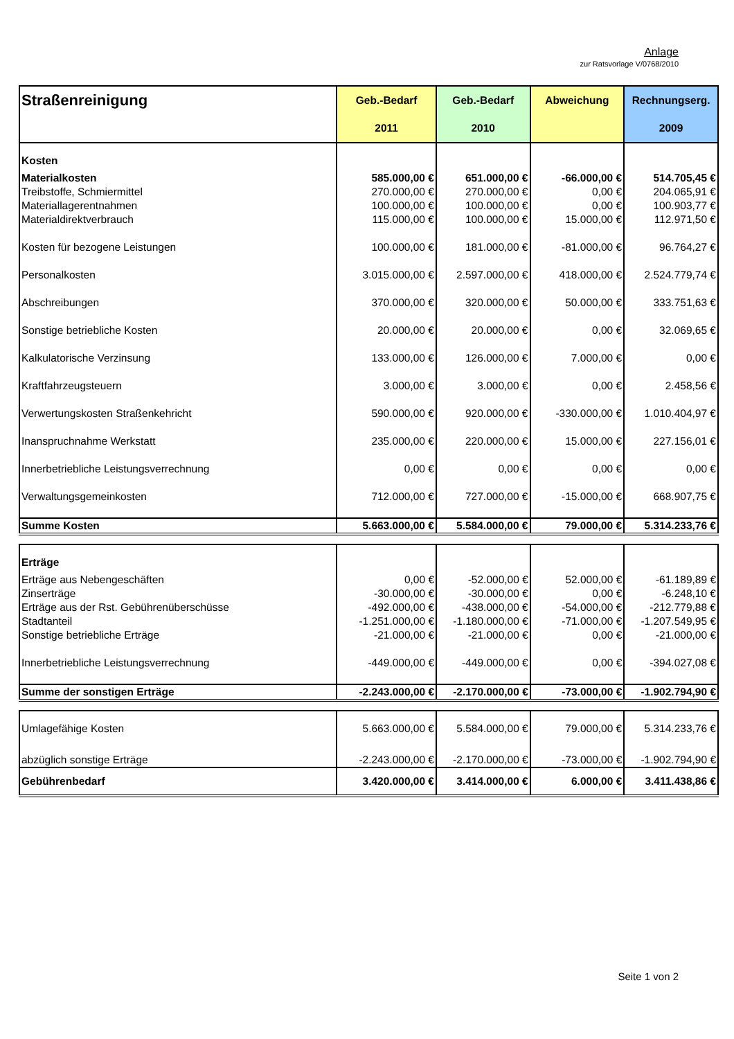Anlage
zur Ratsvorlage V/0768/2010
| Straßenreinigung | Geb.-Bedarf 2011 | Geb.-Bedarf 2010 | Abweichung | Rechnungserg. 2009 |
| --- | --- | --- | --- | --- |
| Kosten | | | | |
| Materialkosten | 585.000,00 € | 651.000,00 € | -66.000,00 € | 514.705,45 € |
| Treibstoffe, Schmiermittel | 270.000,00 € | 270.000,00 € | 0,00 € | 204.065,91 € |
| Materiallagerentnahmen | 100.000,00 € | 100.000,00 € | 0,00 € | 100.903,77 € |
| Materialdirektverbrauch | 115.000,00 € | 100.000,00 € | 15.000,00 € | 112.971,50 € |
| Kosten für bezogene Leistungen | 100.000,00 € | 181.000,00 € | -81.000,00 € | 96.764,27 € |
| Personalkosten | 3.015.000,00 € | 2.597.000,00 € | 418.000,00 € | 2.524.779,74 € |
| Abschreibungen | 370.000,00 € | 320.000,00 € | 50.000,00 € | 333.751,63 € |
| Sonstige betriebliche Kosten | 20.000,00 € | 20.000,00 € | 0,00 € | 32.069,65 € |
| Kalkulatorische Verzinsung | 133.000,00 € | 126.000,00 € | 7.000,00 € | 0,00 € |
| Kraftfahrzeugsteuern | 3.000,00 € | 3.000,00 € | 0,00 € | 2.458,56 € |
| Verwertungskosten Straßenkehricht | 590.000,00 € | 920.000,00 € | -330.000,00 € | 1.010.404,97 € |
| Inanspruchnahme Werkstatt | 235.000,00 € | 220.000,00 € | 15.000,00 € | 227.156,01 € |
| Innerbetriebliche Leistungsverrechnung | 0,00 € | 0,00 € | 0,00 € | 0,00 € |
| Verwaltungsgemeinkosten | 712.000,00 € | 727.000,00 € | -15.000,00 € | 668.907,75 € |
| Summe Kosten | 5.663.000,00 € | 5.584.000,00 € | 79.000,00 € | 5.314.233,76 € |
| Erträge | | | | |
| Erträge aus Nebengeschäften | 0,00 € | -52.000,00 € | 52.000,00 € | -61.189,89 € |
| Zinserträge | -30.000,00 € | -30.000,00 € | 0,00 € | -6.248,10 € |
| Erträge aus der Rst. Gebührenüberschüsse | -492.000,00 € | -438.000,00 € | -54.000,00 € | -212.779,88 € |
| Stadtanteil | -1.251.000,00 € | -1.180.000,00 € | -71.000,00 € | -1.207.549,95 € |
| Sonstige betriebliche Erträge | -21.000,00 € | -21.000,00 € | 0,00 € | -21.000,00 € |
| Innerbetriebliche Leistungsverrechnung | -449.000,00 € | -449.000,00 € | 0,00 € | -394.027,08 € |
| Summe der sonstigen Erträge | -2.243.000,00 € | -2.170.000,00 € | -73.000,00 € | -1.902.794,90 € |
| Umlagefähige Kosten | 5.663.000,00 € | 5.584.000,00 € | 79.000,00 € | 5.314.233,76 € |
| abzüglich sonstige Erträge | -2.243.000,00 € | -2.170.000,00 € | -73.000,00 € | -1.902.794,90 € |
| Gebührenbedarf | 3.420.000,00 € | 3.414.000,00 € | 6.000,00 € | 3.411.438,86 € |
Seite 1 von 2